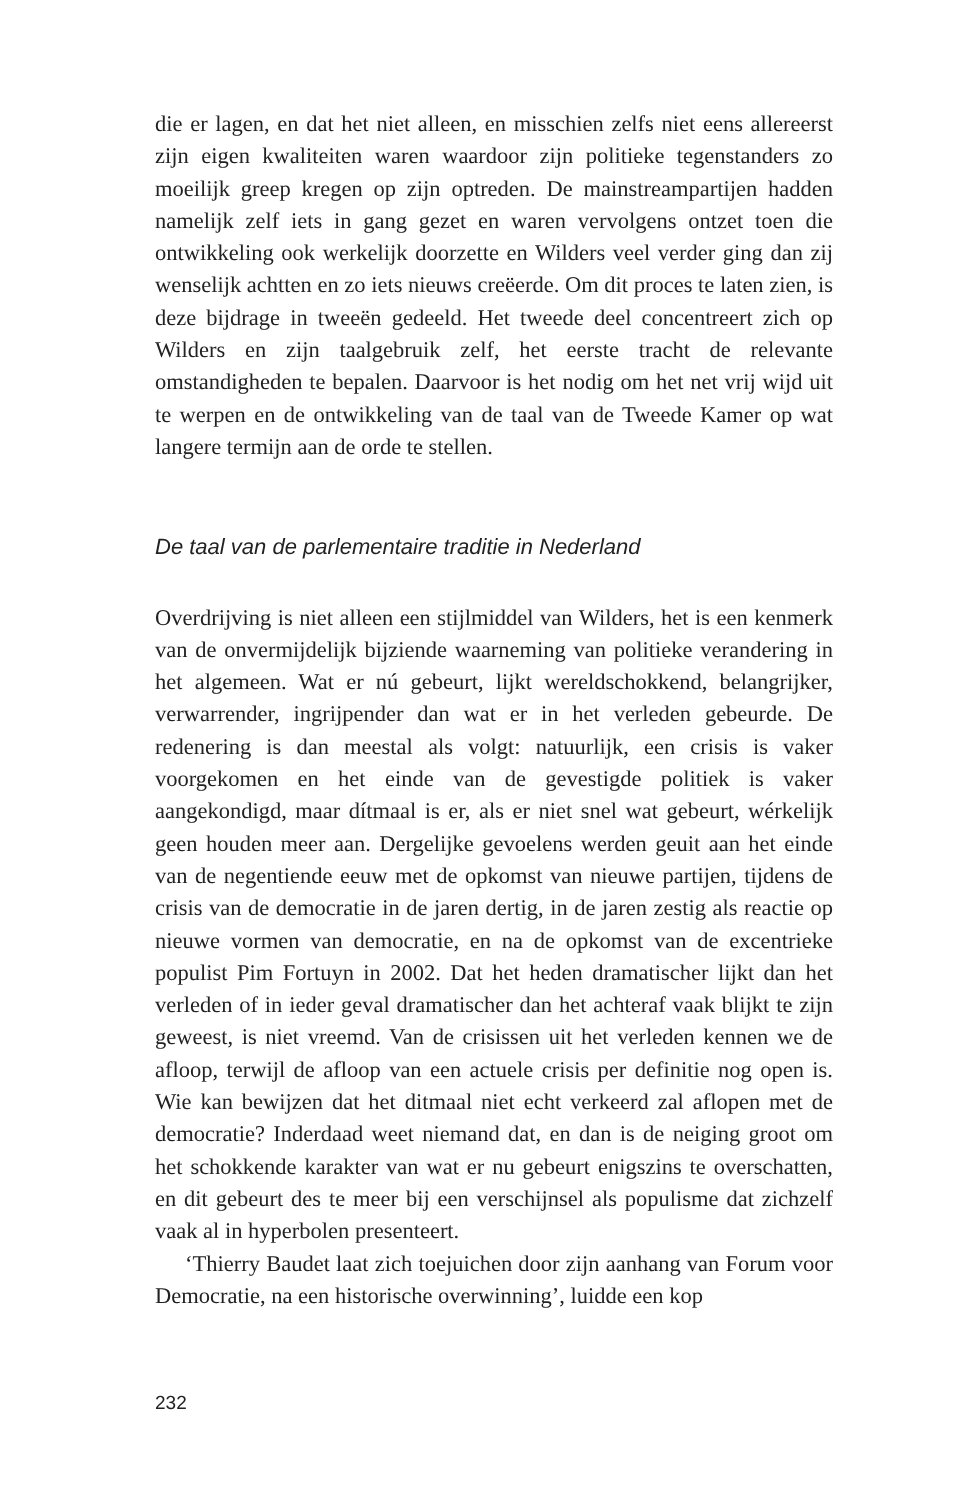die er lagen, en dat het niet alleen, en misschien zelfs niet eens allereerst zijn eigen kwaliteiten waren waardoor zijn politieke tegenstanders zo moeilijk greep kregen op zijn optreden. De mainstreampartijen hadden namelijk zelf iets in gang gezet en waren vervolgens ontzet toen die ontwikkeling ook werkelijk doorzette en Wilders veel verder ging dan zij wenselijk achtten en zo iets nieuws creëerde. Om dit proces te laten zien, is deze bijdrage in tweeën gedeeld. Het tweede deel concentreert zich op Wilders en zijn taalgebruik zelf, het eerste tracht de relevante omstandigheden te bepalen. Daarvoor is het nodig om het net vrij wijd uit te werpen en de ontwikkeling van de taal van de Tweede Kamer op wat langere termijn aan de orde te stellen.
De taal van de parlementaire traditie in Nederland
Overdrijving is niet alleen een stijlmiddel van Wilders, het is een kenmerk van de onvermijdelijk bijziende waarneming van politieke verandering in het algemeen. Wat er nú gebeurt, lijkt wereldschokkend, belangrijker, verwarrender, ingrijpender dan wat er in het verleden gebeurde. De redenering is dan meestal als volgt: natuurlijk, een crisis is vaker voorgekomen en het einde van de gevestigde politiek is vaker aangekondigd, maar dítmaal is er, als er niet snel wat gebeurt, wérkelijk geen houden meer aan. Dergelijke gevoelens werden geuit aan het einde van de negentiende eeuw met de opkomst van nieuwe partijen, tijdens de crisis van de democratie in de jaren dertig, in de jaren zestig als reactie op nieuwe vormen van democratie, en na de opkomst van de excentrieke populist Pim Fortuyn in 2002. Dat het heden dramatischer lijkt dan het verleden of in ieder geval dramatischer dan het achteraf vaak blijkt te zijn geweest, is niet vreemd. Van de crisissen uit het verleden kennen we de afloop, terwijl de afloop van een actuele crisis per definitie nog open is. Wie kan bewijzen dat het ditmaal niet echt verkeerd zal aflopen met de democratie? Inderdaad weet niemand dat, en dan is de neiging groot om het schokkende karakter van wat er nu gebeurt enigszins te overschatten, en dit gebeurt des te meer bij een verschijnsel als populisme dat zichzelf vaak al in hyperbolen presenteert.
‘Thierry Baudet laat zich toejuichen door zijn aanhang van Forum voor Democratie, na een historische overwinning’, luidde een kop
232